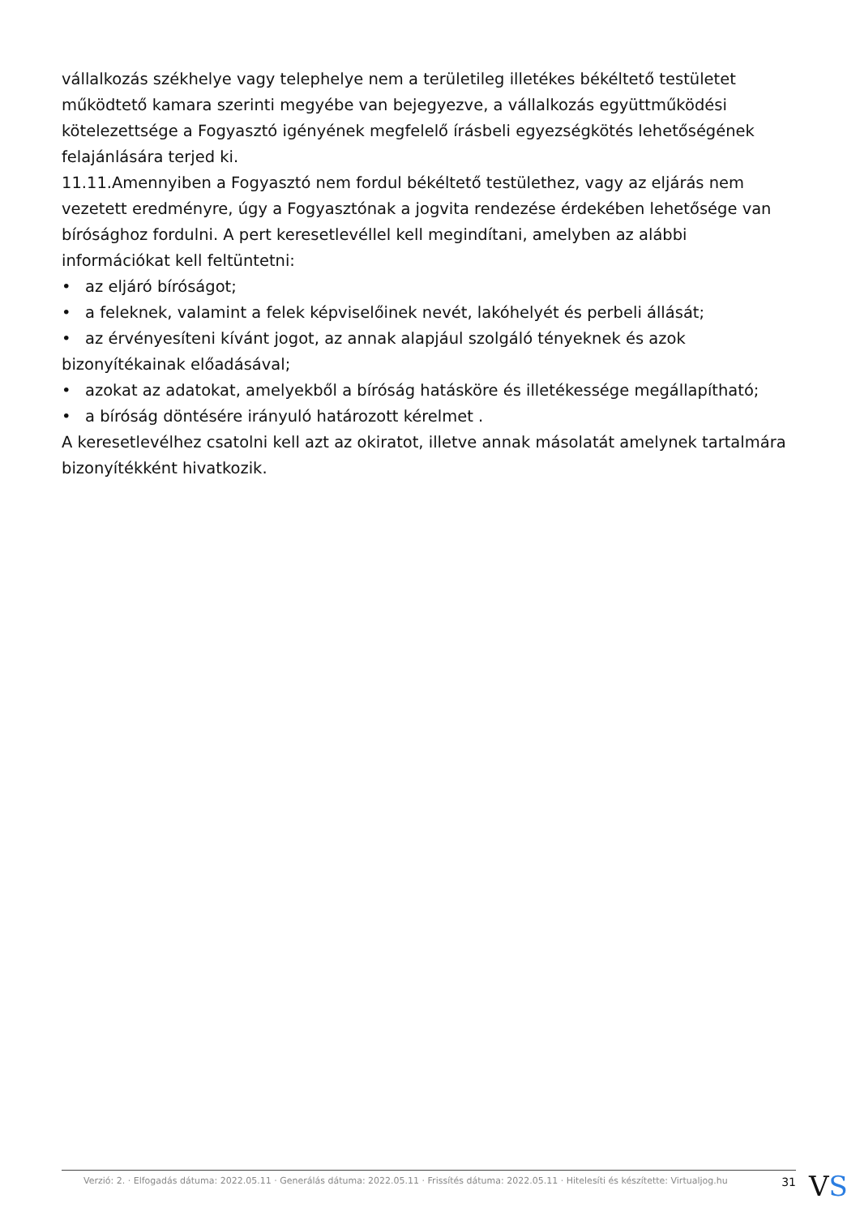vállalkozás székhelye vagy telephelye nem a területileg illetékes békéltető testületet működtető kamara szerinti megyébe van bejegyezve, a vállalkozás együttműködési kötelezettsége a Fogyasztó igényének megfelelő írásbeli egyezségkötés lehetőségének felajánlására terjed ki.
11.11. Amennyiben a Fogyasztó nem fordul békéltető testülethez, vagy az eljárás nem vezetett eredményre, úgy a Fogyasztónak a jogvita rendezése érdekében lehetősége van bírósághoz fordulni. A pert keresetlevéllel kell megindítani, amelyben az alábbi információkat kell feltüntetni:
• az eljáró bíróságot;
• a feleknek, valamint a felek képviselőinek nevét, lakóhelyét és perbeli állását;
• az érvényesíteni kívánt jogot, az annak alapjául szolgáló tényeknek és azok bizonyítékainak előadásával;
• azokat az adatokat, amelyekből a bíróság hatásköre és illetékessége megállapítható;
• a bíróság döntésére irányuló határozott kérelmet .
A keresetlevélhez csatolni kell azt az okiratot, illetve annak másolatát amelynek tartalmára bizonyítékként hivatkozik.
Verzió: 2. · Elfogadás dátuma: 2022.05.11 · Generálás dátuma: 2022.05.11 · Frissítés dátuma: 2022.05.11 · Hitelesíti és készítette: Virtualjog.hu 31
VS